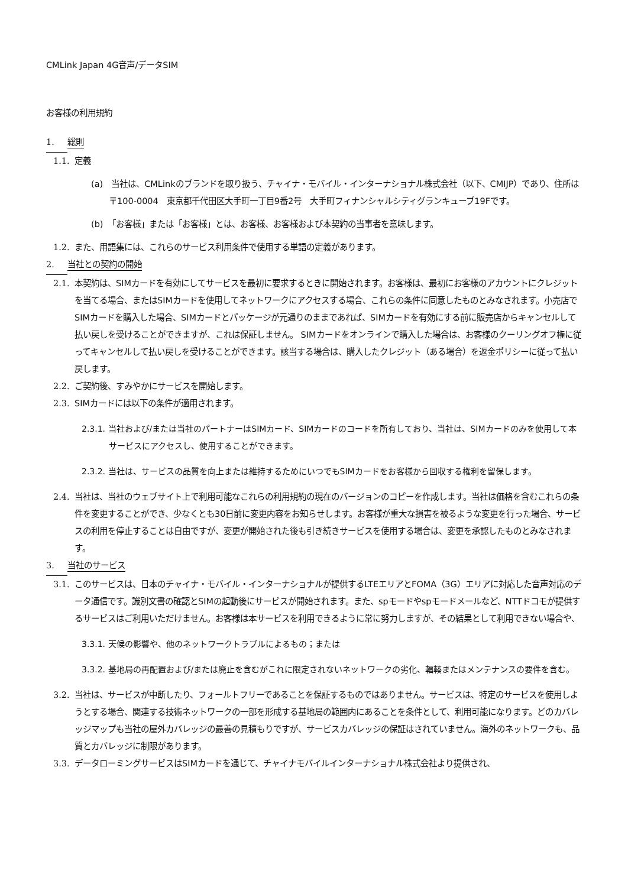CMLink Japan 4G音声/データSIM
お客様の利用規約
1. 総則
1.1. 定義
(a)　当社は、CMLinkのブランドを取り扱う、チャイナ・モバイル・インターナショナル株式会社（以下、CMIJP）であり、住所は〒100-0004　東京都千代田区大手町一丁目9番2号　大手町フィナンシャルシティグランキューブ19Fです。
(b)　「お客様」または「お客様」とは、お客様、お客様および本契約の当事者を意味します。
1.2. また、用語集には、これらのサービス利用条件で使用する単語の定義があります。
2. 当社との契約の開始
2.1. 本契約は、SIMカードを有効にしてサービスを最初に要求するときに開始されます。お客様は、最初にお客様のアカウントにクレジットを当てる場合、またはSIMカードを使用してネットワークにアクセスする場合、これらの条件に同意したものとみなされます。小売店でSIMカードを購入した場合、SIMカードとパッケージが元通りのままであれば、SIMカードを有効にする前に販売店からキャンセルして払い戻しを受けることができますが、これは保証しません。 SIMカードをオンラインで購入した場合は、お客様のクーリングオフ権に従ってキャンセルして払い戻しを受けることができます。該当する場合は、購入したクレジット（ある場合）を返金ポリシーに従って払い戻します。
2.2. ご契約後、すみやかにサービスを開始します。
2.3. SIMカードには以下の条件が適用されます。
2.3.1. 当社および/または当社のパートナーはSIMカード、SIMカードのコードを所有しており、当社は、SIMカードのみを使用して本サービスにアクセスし、使用することができます。
2.3.2. 当社は、サービスの品質を向上または維持するためにいつでもSIMカードをお客様から回収する権利を留保します。
2.4. 当社は、当社のウェブサイト上で利用可能なこれらの利用規約の現在のバージョンのコピーを作成します。当社は価格を含むこれらの条件を変更することができ、少なくとも30日前に変更内容をお知らせします。お客様が重大な損害を被るような変更を行った場合、サービスの利用を停止することは自由ですが、変更が開始された後も引き続きサービスを使用する場合は、変更を承認したものとみなされます。
3. 当社のサービス
3.1. このサービスは、日本のチャイナ・モバイル・インターナショナルが提供するLTEエリアとFOMA（3G）エリアに対応した音声対応のデータ通信です。識別文書の確認とSIMの起動後にサービスが開始されます。また、spモードやspモードメールなど、NTTドコモが提供するサービスはご利用いただけません。お客様は本サービスを利用できるように常に努力しますが、その結果として利用できない場合や、
3.3.1. 天候の影響や、他のネットワークトラブルによるもの；または
3.3.2. 基地局の再配置および/または廃止を含むがこれに限定されないネットワークの劣化、輻輳またはメンテナンスの要件を含む。
3.2. 当社は、サービスが中断したり、フォールトフリーであることを保証するものではありません。サービスは、特定のサービスを使用しようとする場合、関連する技術ネットワークの一部を形成する基地局の範囲内にあることを条件として、利用可能になります。どのカバレッジマップも当社の屋外カバレッジの最善の見積もりですが、サービスカバレッジの保証はされていません。海外のネットワークも、品質とカバレッジに制限があります。
3.3. データローミングサービスはSIMカードを通じて、チャイナモバイルインターナショナル株式会社より提供され、